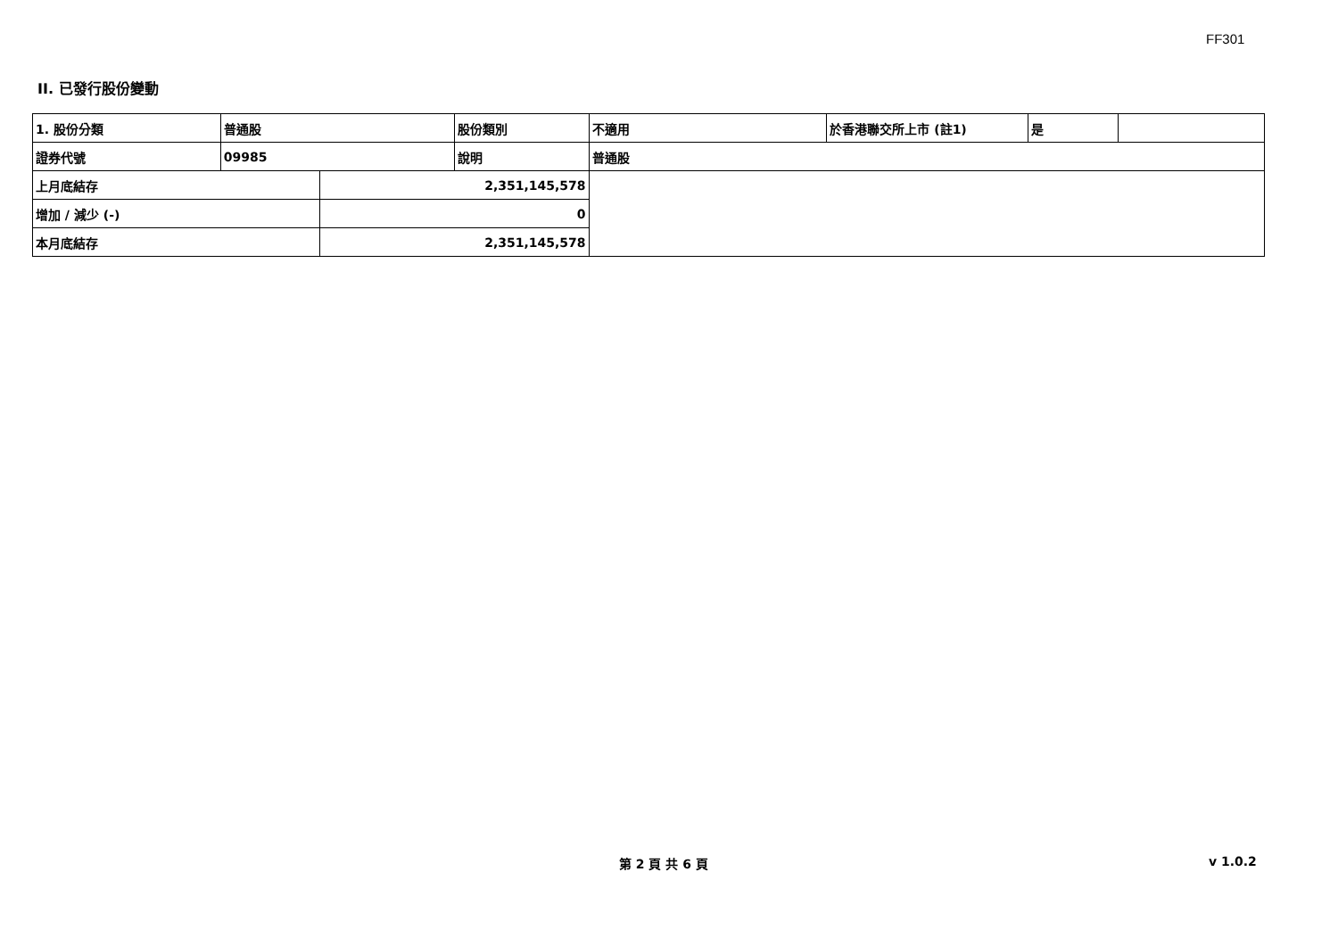FF301
II. 已發行股份變動
| 1. 股份分類 | 普通股 | | 股份類別 | 不適用 | 於香港聯交所上市 (註1) | 是 | |
| 證券代號 | 09985 | | 說明 | 普通股 | | | |
| 上月底結存 | | 2,351,145,578 | | | | | |
| 增加 / 減少 (-) | | 0 | | | | | |
| 本月底結存 | | 2,351,145,578 | | | | | |
第 2 頁 共 6 頁 v 1.0.2